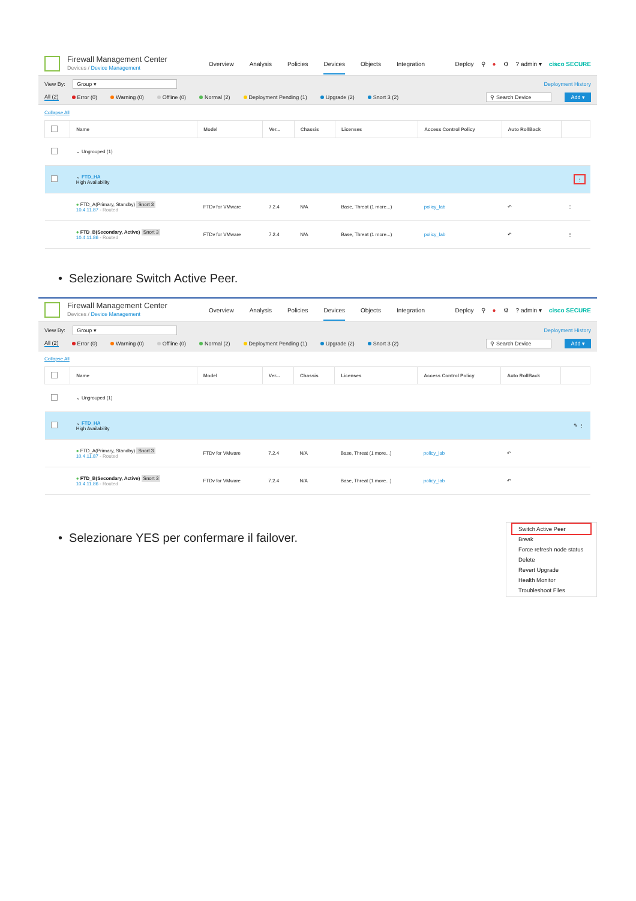Firewall Management Center
Devices / Device Management
Overview Analysis Policies Devices Objects Integration
Deploy ⚲ ● ⚙? admin ▾ cisco SECURE
View By: Group ▾ Deployment History
All (2) Error (0) Warning (0) Offline (0) Normal (2) Deployment Pending (1) Upgrade (2) Snort 3 (2) ⚲ Search Device Add ▾
Collapse All
| | Name | Model | Ver... | Chassis | Licenses | Access Control Policy | Auto RollBack | |
| --- | --- | --- | --- | --- | --- | --- | --- | --- |
| | ⌄ Ungrouped (1) | | | | | | | |
| | ⌄ FTD_HA High Availability | | | | | | | ⋮ |
| | ● FTD_A(Primary, Standby) Snort 3 10.4.11.87 - Routed | FTDv for VMware | 7.2.4 | N/A | Base, Threat (1 more...) | policy_lab | ↶ | ⋮ |
| | ● FTD_B(Secondary, Active) Snort 3 10.4.11.86 - Routed | FTDv for VMware | 7.2.4 | N/A | Base, Threat (1 more...) | policy_lab | ↶ | ⋮ |
• Selezionare Switch Active Peer.
Firewall Management Center
Devices / Device Management
Overview Analysis Policies Devices Objects Integration
Deploy ⚲ ● ⚙? admin ▾ cisco SECURE
View By: Group ▾ Deployment History
All (2) Error (0) Warning (0) Offline (0) Normal (2) Deployment Pending (1) Upgrade (2) Snort 3 (2) ⚲ Search Device Add ▾
Collapse All
| | Name | Model | Ver... | Chassis | Licenses | Access Control Policy | Auto RollBack | |
| --- | --- | --- | --- | --- | --- | --- | --- | --- |
| | ⌄ Ungrouped (1) | | | | | | | |
| | ⌄ FTD_HA High Availability | | | | | | | ✎ ⋮ |
| | ● FTD_A(Primary, Standby) Snort 3 10.4.11.87 - Routed | FTDv for VMware | 7.2.4 | N/A | Base, Threat (1 more...) | policy_lab | ↶ | |
| | ● FTD_B(Secondary, Active) Snort 3 10.4.11.86 - Routed | FTDv for VMware | 7.2.4 | N/A | Base, Threat (1 more...) | policy_lab | ↶ | |
Switch Active Peer
Break
Force refresh node status
Delete
Revert Upgrade
Health Monitor
Troubleshoot Files
• Selezionare YES per confermare il failover.